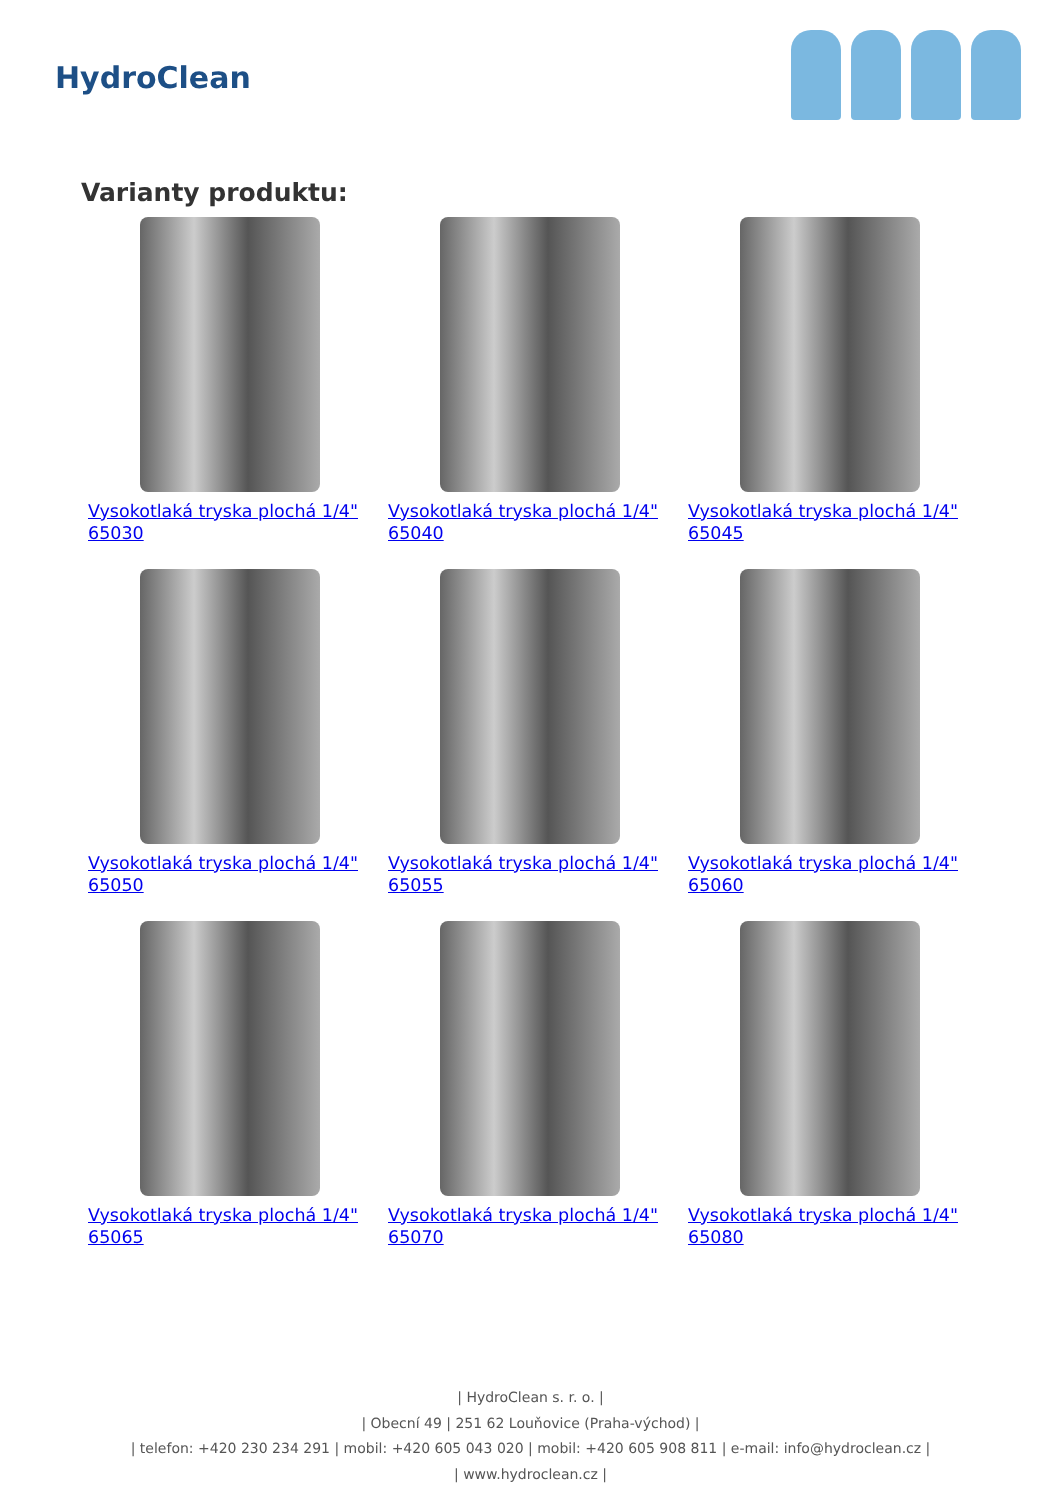HydroClean
Varianty produktu:
Vysokotlaká tryska plochá 1/4" 65030
Vysokotlaká tryska plochá 1/4" 65040
Vysokotlaká tryska plochá 1/4" 65045
Vysokotlaká tryska plochá 1/4" 65050
Vysokotlaká tryska plochá 1/4" 65055
Vysokotlaká tryska plochá 1/4" 65060
Vysokotlaká tryska plochá 1/4" 65065
Vysokotlaká tryska plochá 1/4" 65070
Vysokotlaká tryska plochá 1/4" 65080
| HydroClean s. r. o. |
| Obecní 49 | 251 62 Louňovice (Praha-východ) |
| telefon: +420 230 234 291 | mobil: +420 605 043 020 | mobil: +420 605 908 811 | e-mail: info@hydroclean.cz |
| www.hydroclean.cz |